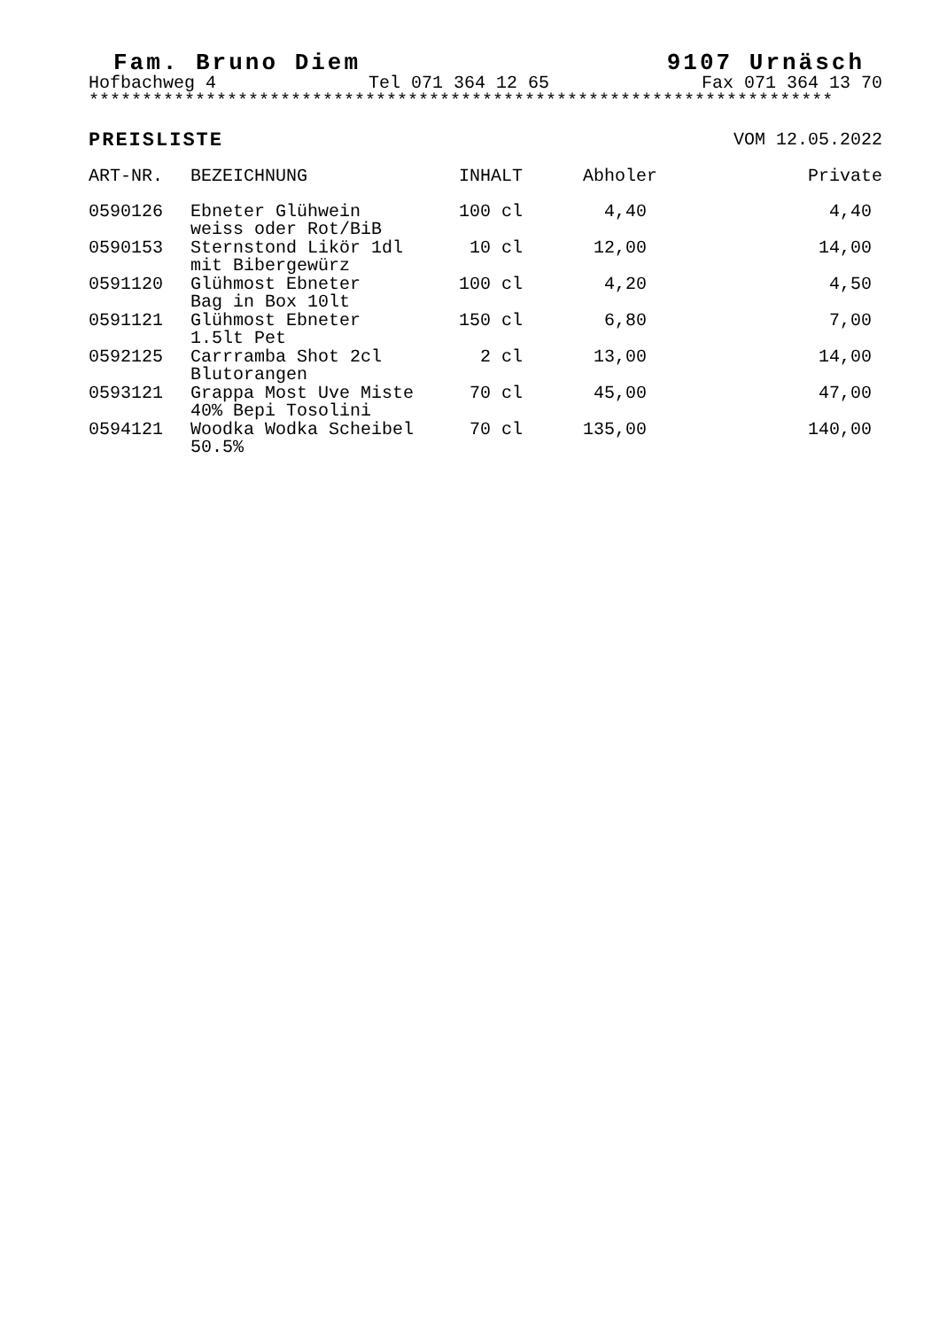Fam. Bruno Diem 9107 Urnäsch
Hofbachweg 4 Tel 071 364 12 65 Fax 071 364 13 70
**********************************************************************
PREISLISTE VOM 12.05.2022
| ART-NR. | BEZEICHNUNG | INHALT | Abholer | Private |
| --- | --- | --- | --- | --- |
| 0590126 | Ebneter Glühwein weiss oder Rot/BiB | 100 cl | 4,40 | 4,40 |
| 0590153 | Sternstond Likör 1dl mit Bibergewürz | 10 cl | 12,00 | 14,00 |
| 0591120 | Glühmost Ebneter Bag in Box 10lt | 100 cl | 4,20 | 4,50 |
| 0591121 | Glühmost Ebneter 1.5lt Pet | 150 cl | 6,80 | 7,00 |
| 0592125 | Carrramba Shot 2cl Blutorangen | 2 cl | 13,00 | 14,00 |
| 0593121 | Grappa Most Uve Miste 40% Bepi Tosolini | 70 cl | 45,00 | 47,00 |
| 0594121 | Woodka Wodka Scheibel 50.5% | 70 cl | 135,00 | 140,00 |